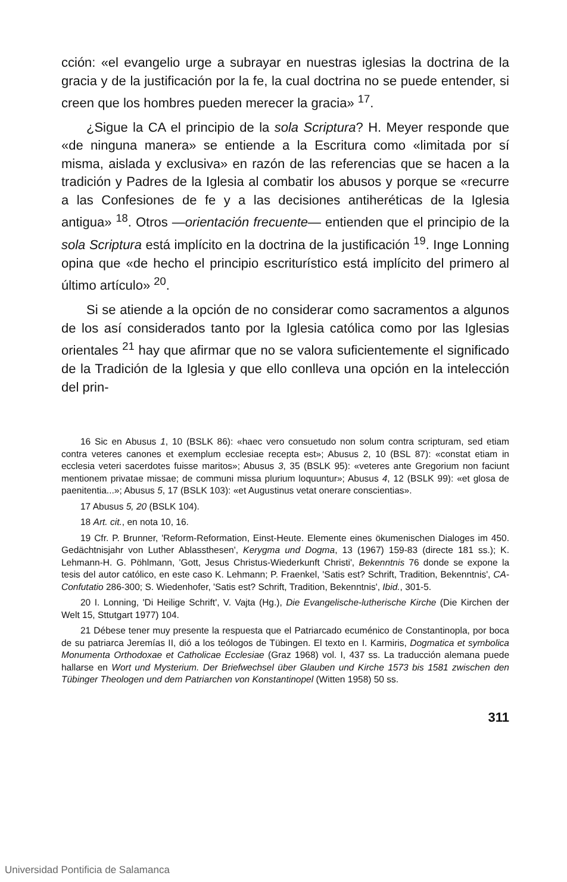cción: «el evangelio urge a subrayar en nuestras iglesias la doctrina de la gracia y de la justificación por la fe, la cual doctrina no se puede entender, si creen que los hombres pueden merecer la gracia» <sup>17</sup>.
¿Sigue la CA el principio de la sola Scriptura? H. Meyer responde que «de ninguna manera» se entiende a la Escritura como «limitada por sí misma, aislada y exclusiva» en razón de las referencias que se hacen a la tradición y Padres de la Iglesia al combatir los abusos y porque se «recurre a las Confesiones de fe y a las decisiones antiheréticas de la Iglesia antigua» <sup>18</sup>. Otros —orientación frecuente— entienden que el principio de la sola Scriptura está implícito en la doctrina de la justificación <sup>19</sup>. Inge Lonning opina que «de hecho el principio escriturístico está implícito del primero al último artículo» <sup>20</sup>.
Si se atiende a la opción de no considerar como sacramentos a algunos de los así considerados tanto por la Iglesia católica como por las Iglesias orientales <sup>21</sup> hay que afirmar que no se valora suficientemente el significado de la Tradición de la Iglesia y que ello conlleva una opción en la intelección del prin-
16 Sic en Abusus 1, 10 (BSLK 86): «haec vero consuetudo non solum contra scripturam, sed etiam contra veteres canones et exemplum ecclesiae recepta est»; Abusus 2, 10 (BSL 87): «constat etiam in ecclesia veteri sacerdotes fuisse maritos»; Abusus 3, 35 (BSLK 95): «veteres ante Gregorium non faciunt mentionem privatae missae; de communi missa plurium loquuntur»; Abusus 4, 12 (BSLK 99): «et glosa de paenitentia...»; Abusus 5, 17 (BSLK 103): «et Augustinus vetat onerare conscientias».
17 Abusus 5, 20 (BSLK 104).
18 Art. cit., en nota 10, 16.
19 Cfr. P. Brunner, 'Reform-Reformation, Einst-Heute. Elemente eines ökumenischen Dialoges im 450. Gedächtnisjahr von Luther Ablassthesen', Kerygma und Dogma, 13 (1967) 159-83 (directe 181 ss.); K. Lehmann-H. G. Pöhlmann, 'Gott, Jesus Christus-Wiederkunft Christi', Bekenntnis 76 donde se expone la tesis del autor católico, en este caso K. Lehmann; P. Fraenkel, 'Satis est? Schrift, Tradition, Bekenntnis', CA-Confutatio 286-300; S. Wiedenhofer, 'Satis est? Schrift, Tradition, Bekenntnis', Ibid., 301-5.
20 I. Lonning, 'Di Heilige Schrift', V. Vajta (Hg.), Die Evangelische-lutherische Kirche (Die Kirchen der Welt 15, Sttutgart 1977) 104.
21 Débese tener muy presente la respuesta que el Patriarcado ecuménico de Constantinopla, por boca de su patriarca Jeremías II, dió a los teólogos de Tübingen. El texto en I. Karmiris, Dogmatica et symbolica Monumenta Orthodoxae et Catholicae Ecclesiae (Graz 1968) vol. I, 437 ss. La traducción alemana puede hallarse en Wort und Mysterium. Der Briefwechsel über Glauben und Kirche 1573 bis 1581 zwischen den Tübinger Theologen und dem Patriarchen von Konstantinopel (Witten 1958) 50 ss.
311
Universidad Pontificia de Salamanca